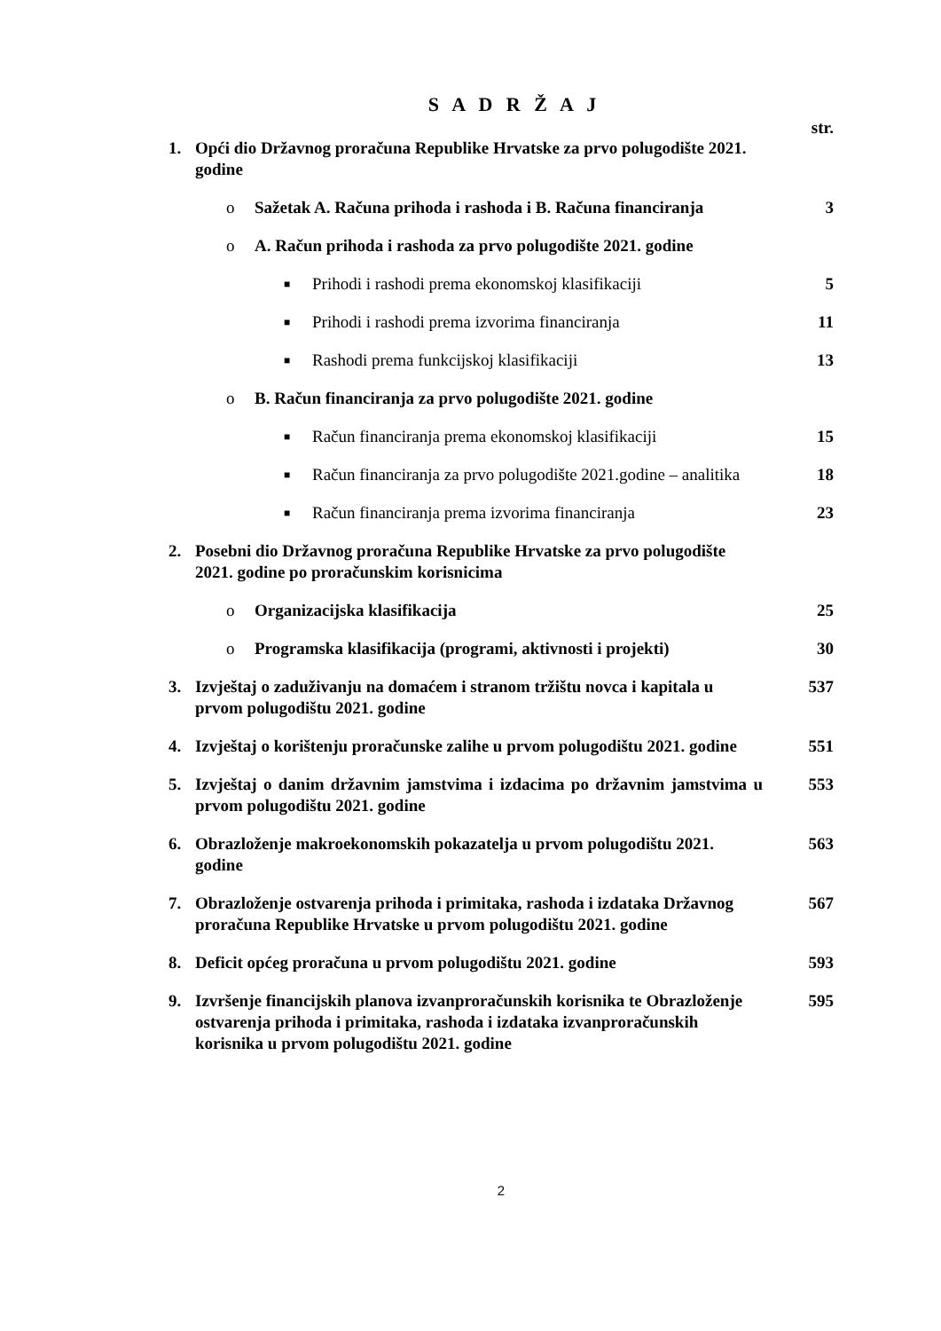S A D R Ž A J
str.
1. Opći dio Državnog proračuna Republike Hrvatske za prvo polugodište 2021. godine
o Sažetak A. Računa prihoda i rashoda i B. Računa financiranja 3
o A. Račun prihoda i rashoda za prvo polugodište 2021. godine
■ Prihodi i rashodi prema ekonomskoj klasifikaciji 5
■ Prihodi i rashodi prema izvorima financiranja 11
■ Rashodi prema funkcijskoj klasifikaciji 13
o B. Račun financiranja za prvo polugodište 2021. godine
■ Račun financiranja prema ekonomskoj klasifikaciji 15
■ Račun financiranja za prvo polugodište 2021.godine – analitika 18
■ Račun financiranja prema izvorima financiranja 23
2. Posebni dio Državnog proračuna Republike Hrvatske za prvo polugodište 2021. godine po proračunskim korisnicima
o Organizacijska klasifikacija 25
o Programska klasifikacija (programi, aktivnosti i projekti) 30
3. Izvještaj o zaduživanju na domaćem i stranom tržištu novca i kapitala u prvom polugodištu 2021. godine 537
4. Izvještaj o korištenju proračunske zalihe u prvom polugodištu 2021. godine 551
5. Izvještaj o danim državnim jamstvima i izdacima po državnim jamstvima u prvom polugodištu 2021. godine 553
6. Obrazloženje makroekonomskih pokazatelja u prvom polugodištu 2021. godine 563
7. Obrazloženje ostvarenja prihoda i primitaka, rashoda i izdataka Državnog proračuna Republike Hrvatske u prvom polugodištu 2021. godine 567
8. Deficit općeg proračuna u prvom polugodištu 2021. godine 593
9. Izvršenje financijskih planova izvanproračunskih korisnika te Obrazloženje ostvarenja prihoda i primitaka, rashoda i izdataka izvanproračunskih korisnika u prvom polugodištu 2021. godine 595
2